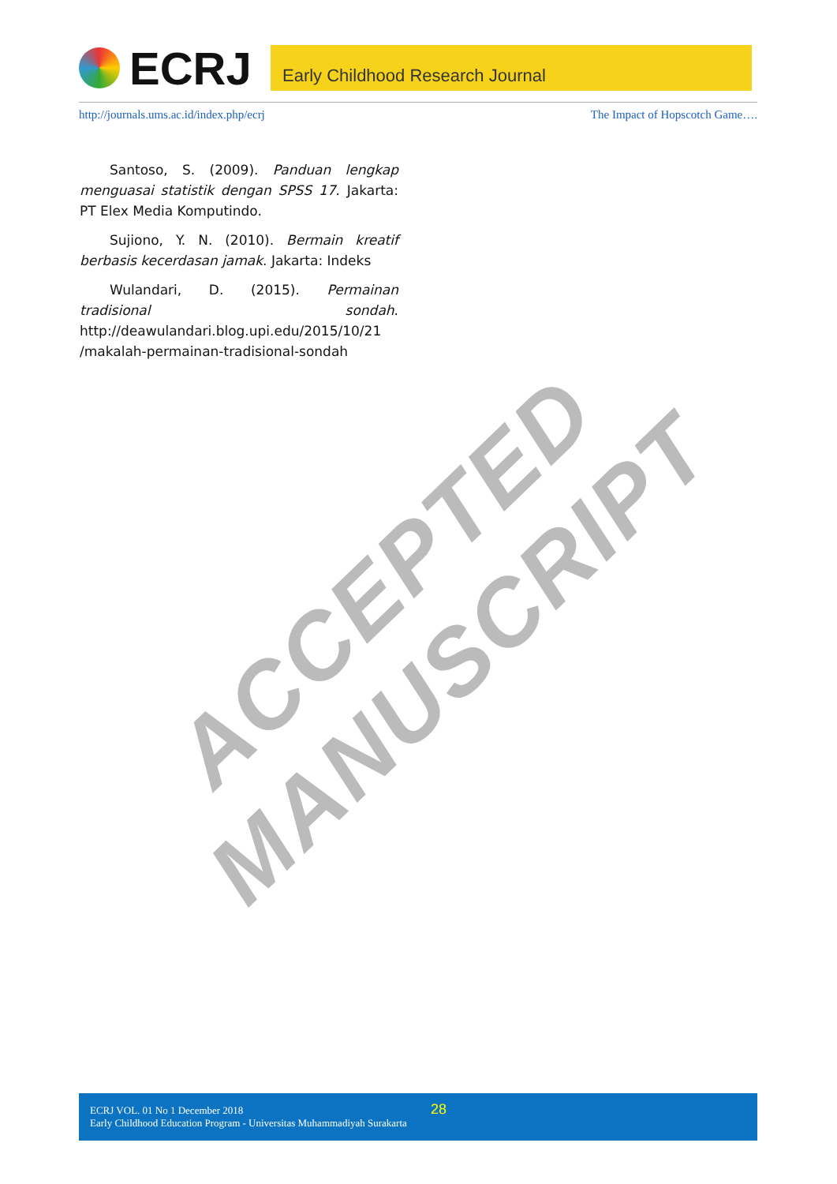ECRJ
Early Childhood Research Journal
http://journals.ums.ac.id/index.php/ecrj The Impact of Hopscotch Game….
Santoso, S. (2009). Panduan lengkap menguasai statistik dengan SPSS 17. Jakarta: PT Elex Media Komputindo.
Sujiono, Y. N. (2010). Bermain kreatif berbasis kecerdasan jamak. Jakarta: Indeks
Wulandari, D. (2015). Permainan tradisional sondah. http://deawulandari.blog.upi.edu/2015/10/21 /makalah-permainan-tradisional-sondah
ACCEPTED MANUSCRIPT
ECRJ VOL. 01 No 1 December 2018
Early Childhood Education Program - Universitas Muhammadiyah Surakarta
28